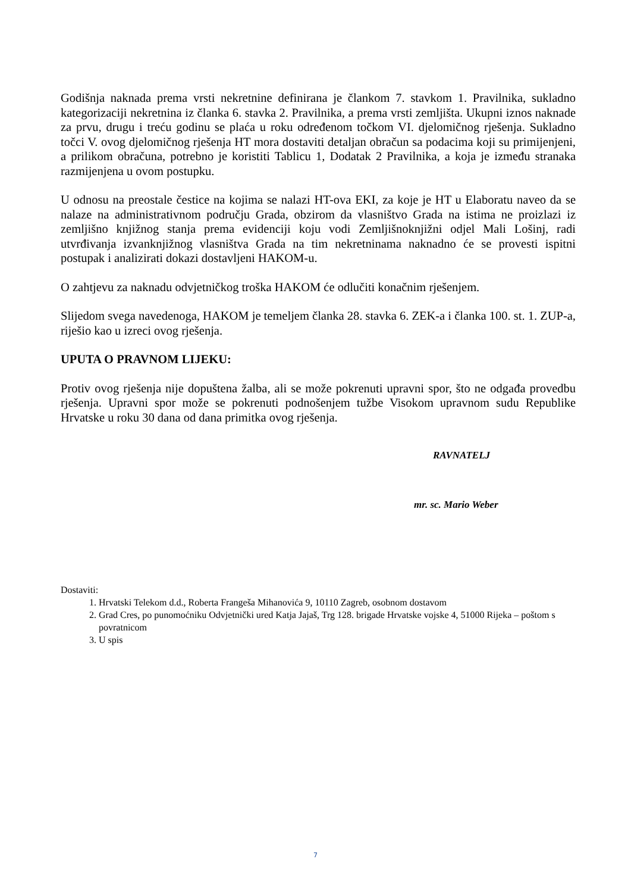Godišnja naknada prema vrsti nekretnine definirana je člankom 7. stavkom 1. Pravilnika, sukladno kategorizaciji nekretnina iz članka 6. stavka 2. Pravilnika, a prema vrsti zemljišta. Ukupni iznos naknade za prvu, drugu i treću godinu se plaća u roku određenom točkom VI. djelomičnog rješenja. Sukladno točci V. ovog djelomičnog rješenja HT mora dostaviti detaljan obračun sa podacima koji su primijenjeni, a prilikom obračuna, potrebno je koristiti Tablicu 1, Dodatak 2 Pravilnika, a koja je između stranaka razmijenjena u ovom postupku.
U odnosu na preostale čestice na kojima se nalazi HT-ova EKI, za koje je HT u Elaboratu naveo da se nalaze na administrativnom području Grada, obzirom da vlasništvo Grada na istima ne proizlazi iz zemljišno knjižnog stanja prema evidenciji koju vodi Zemljišnoknjižni odjel Mali Lošinj, radi utvrđivanja izvanknjižnog vlasništva Grada na tim nekretninama naknadno će se provesti ispitni postupak i analizirati dokazi dostavljeni HAKOM-u.
O zahtjevu za naknadu odvjetničkog troška HAKOM će odlučiti konačnim rješenjem.
Slijedom svega navedenoga, HAKOM je temeljem članka 28. stavka 6. ZEK-a i članka 100. st. 1. ZUP-a, riješio kao u izreci ovog rješenja.
UPUTA O PRAVNOM LIJEKU:
Protiv ovog rješenja nije dopuštena žalba, ali se može pokrenuti upravni spor, što ne odgađa provedbu rješenja. Upravni spor može se pokrenuti podnošenjem tužbe Visokom upravnom sudu Republike Hrvatske u roku 30 dana od dana primitka ovog rješenja.
RAVNATELJ
mr. sc. Mario Weber
Dostaviti:
1. Hrvatski Telekom d.d., Roberta Frangeša Mihanovića 9, 10110 Zagreb, osobnom dostavom
2. Grad Cres, po punomoćniku Odvjetnički ured Katja Jajaš, Trg 128. brigade Hrvatske vojske 4, 51000 Rijeka – poštom s povratnicom
3. U spis
7